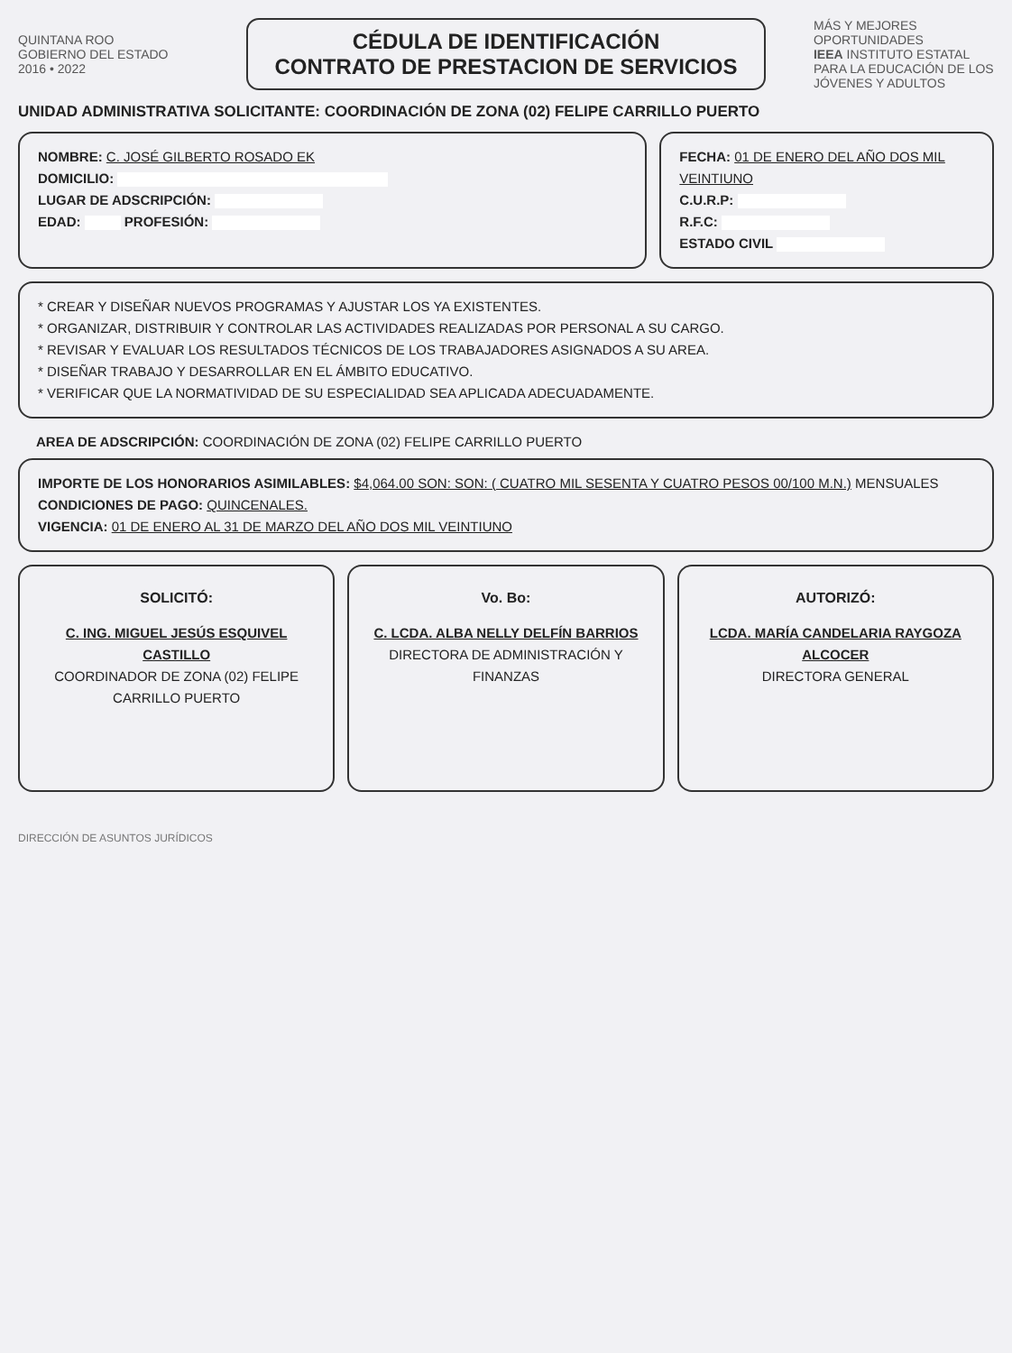QUINTANA ROO
GOBIERNO DEL ESTADO
2016 • 2022
CÉDULA DE IDENTIFICACIÓN
CONTRATO DE PRESTACION DE SERVICIOS
MÁS Y MEJORES OPORTUNIDADES
IEEA INSTITUTO ESTATAL PARA LA EDUCACIÓN DE LOS JÓVENES Y ADULTOS
UNIDAD ADMINISTRATIVA SOLICITANTE: COORDINACIÓN DE ZONA (02) FELIPE CARRILLO PUERTO
NOMBRE: C. JOSÉ GILBERTO ROSADO EK
DOMICILIO:
LUGAR DE ADSCRIPCIÓN:
EDAD: PROFESIÓN:
FECHA: 01 DE ENERO DEL AÑO DOS MIL VEINTIUNO
C.U.R.P:
R.F.C:
ESTADO CIVIL
* CREAR Y DISEÑAR NUEVOS PROGRAMAS Y AJUSTAR LOS YA EXISTENTES.
* ORGANIZAR, DISTRIBUIR Y CONTROLAR LAS ACTIVIDADES REALIZADAS POR PERSONAL A SU CARGO.
* REVISAR Y EVALUAR LOS RESULTADOS TÉCNICOS DE LOS TRABAJADORES ASIGNADOS A SU AREA.
* DISEÑAR TRABAJO Y DESARROLLAR EN EL ÁMBITO EDUCATIVO.
* VERIFICAR QUE LA NORMATIVIDAD DE SU ESPECIALIDAD SEA APLICADA ADECUADAMENTE.
AREA DE ADSCRIPCIÓN: COORDINACIÓN DE ZONA (02) FELIPE CARRILLO PUERTO
IMPORTE DE LOS HONORARIOS ASIMILABLES: $4,064.00 SON: SON: ( CUATRO MIL SESENTA Y CUATRO PESOS 00/100 M.N.) MENSUALES
CONDICIONES DE PAGO: QUINCENALES.
VIGENCIA: 01 DE ENERO AL 31 DE MARZO DEL AÑO DOS MIL VEINTIUNO
SOLICITÓ:
C. ING. MIGUEL JESÚS ESQUIVEL CASTILLO
COORDINADOR DE ZONA (02) FELIPE CARRILLO PUERTO
Vo. Bo:
C. LCDA. ALBA NELLY DELFÍN BARRIOS
DIRECTORA DE ADMINISTRACIÓN Y FINANZAS
AUTORIZÓ:
LCDA. MARÍA CANDELARIA RAYGOZA ALCOCER
DIRECTORA GENERAL
DIRECCIÓN DE ASUNTOS JURÍDICOS